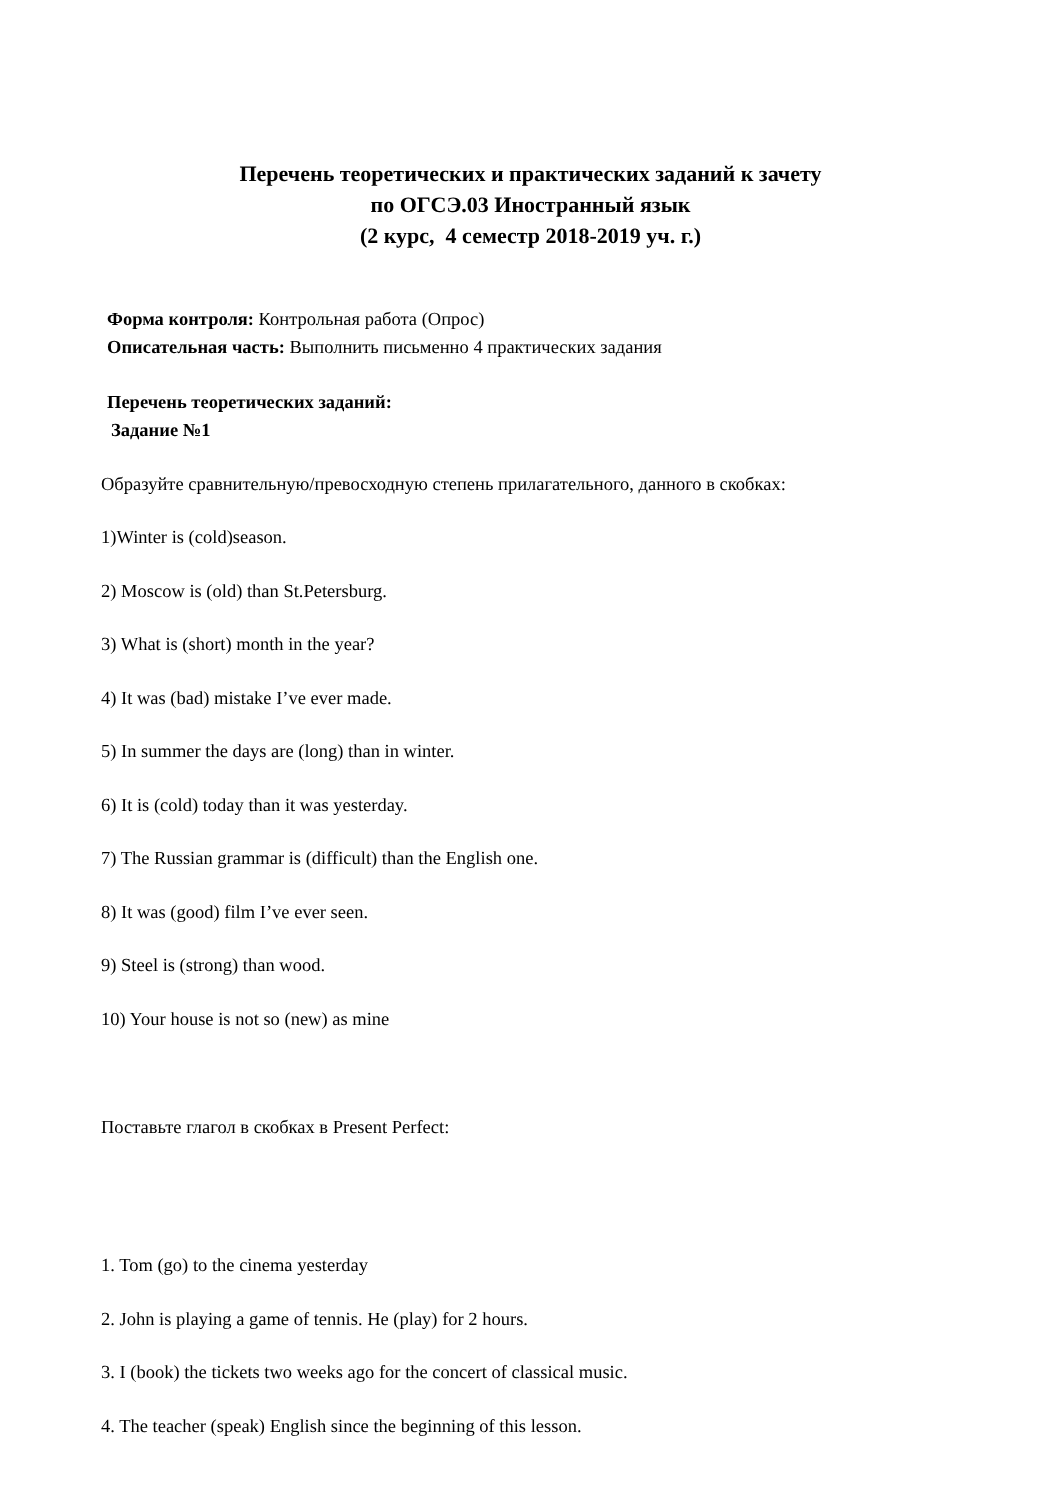Перечень теоретических и практических заданий к зачету
по ОГСЭ.03 Иностранный язык
(2 курс, 4 семестр 2018-2019 уч. г.)
Форма контроля: Контрольная работа (Опрос)
Описательная часть: Выполнить письменно 4 практических задания
Перечень теоретических заданий:
Задание №1
Образуйте сравнительную/превосходную степень прилагательного, данного в скобках:
1)Winter is (cold)season.
2) Moscow is (old) than St.Petersburg.
3) What is (short) month in the year?
4) It was (bad) mistake I’ve ever made.
5) In summer the days are (long) than in winter.
6) It is (cold) today than it was yesterday.
7) The Russian grammar is (difficult) than the English one.
8) It was (good) film I’ve ever seen.
9) Steel is (strong) than wood.
10) Your house is not so (new) as mine
Поставьте глагол в скобках в Present Perfect:
1. Tom (go) to the cinema yesterday
2. John is playing a game of tennis. He (play) for 2 hours.
3. I (book) the tickets two weeks ago for the concert of classical music.
4. The teacher (speak) English since the beginning of this lesson.